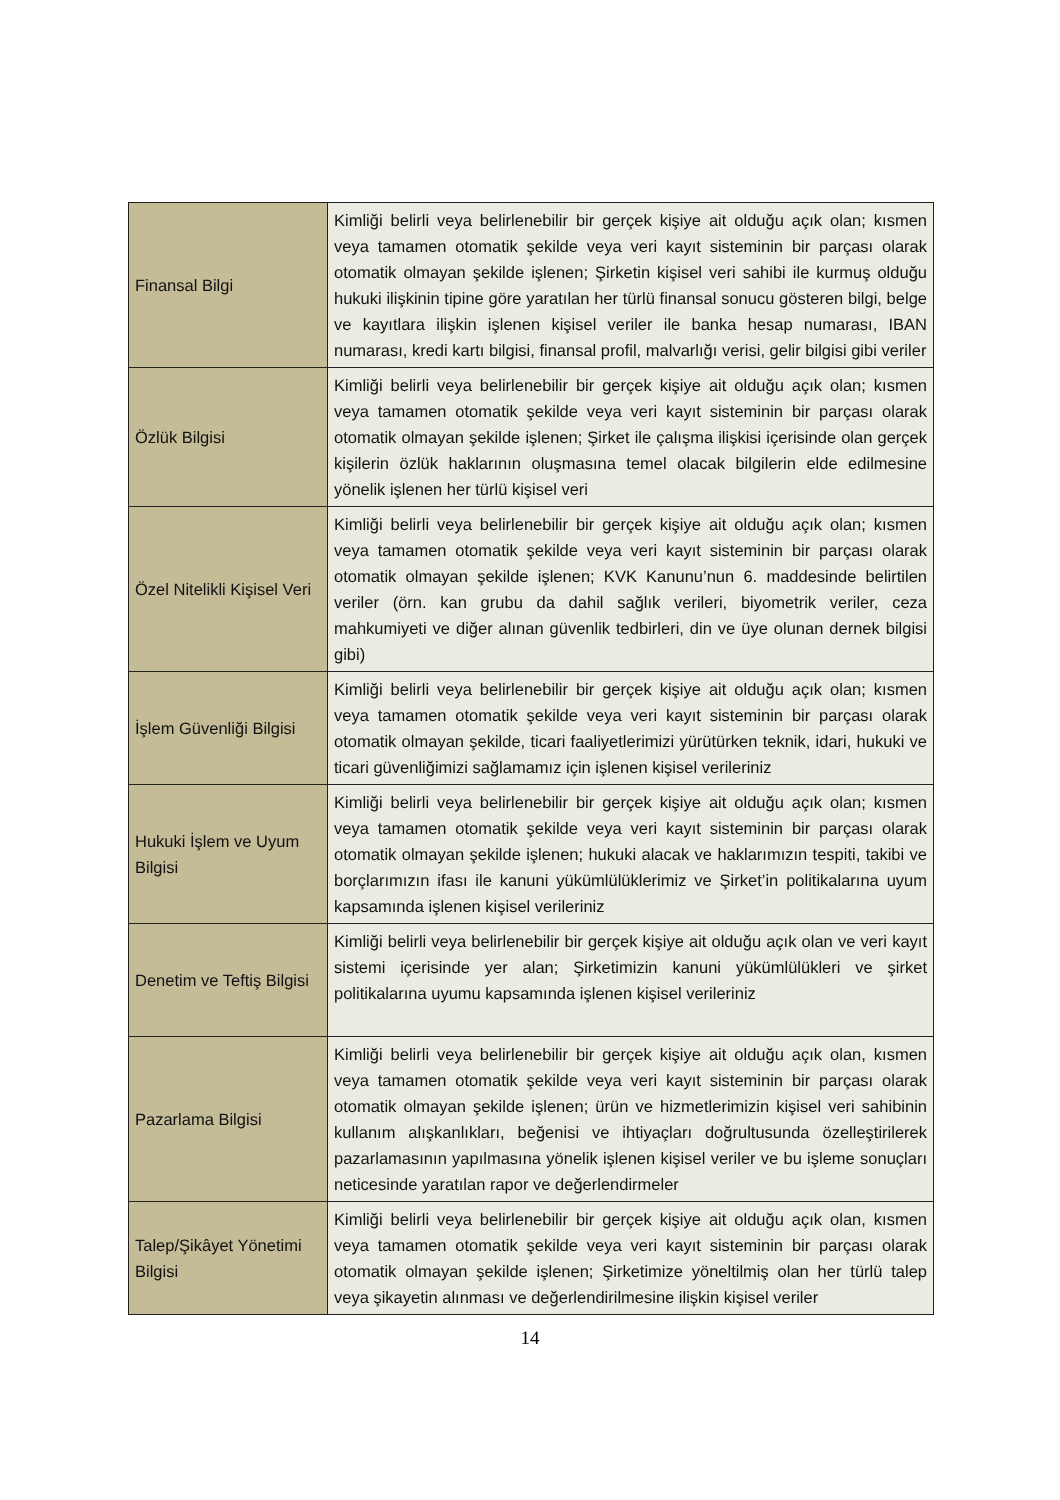| Finansal Bilgi | Kimliği belirli veya belirlenebilir bir gerçek kişiye ait olduğu açık olan; kısmen veya tamamen otomatik şekilde veya veri kayıt sisteminin bir parçası olarak otomatik olmayan şekilde işlenen; Şirketin kişisel veri sahibi ile kurmuş olduğu hukuki ilişkinin tipine göre yaratılan her türlü finansal sonucu gösteren bilgi, belge ve kayıtlara ilişkin işlenen kişisel veriler ile banka hesap numarası, IBAN numarası, kredi kartı bilgisi, finansal profil, malvarlığı verisi, gelir bilgisi gibi veriler |
| Özlük Bilgisi | Kimliği belirli veya belirlenebilir bir gerçek kişiye ait olduğu açık olan; kısmen veya tamamen otomatik şekilde veya veri kayıt sisteminin bir parçası olarak otomatik olmayan şekilde işlenen; Şirket ile çalışma ilişkisi içerisinde olan gerçek kişilerin özlük haklarının oluşmasına temel olacak bilgilerin elde edilmesine yönelik işlenen her türlü kişisel veri |
| Özel Nitelikli Kişisel Veri | Kimliği belirli veya belirlenebilir bir gerçek kişiye ait olduğu açık olan; kısmen veya tamamen otomatik şekilde veya veri kayıt sisteminin bir parçası olarak otomatik olmayan şekilde işlenen; KVK Kanunu’nun 6. maddesinde belirtilen veriler (örn. kan grubu da dahil sağlık verileri, biyometrik veriler, ceza mahkumiyeti ve diğer alınan güvenlik tedbirleri, din ve üye olunan dernek bilgisi gibi) |
| İşlem Güvenliği Bilgisi | Kimliği belirli veya belirlenebilir bir gerçek kişiye ait olduğu açık olan; kısmen veya tamamen otomatik şekilde veya veri kayıt sisteminin bir parçası olarak otomatik olmayan şekilde, ticari faaliyetlerimizi yürütürken teknik, idari, hukuki ve ticari güvenliğimizi sağlamamız için işlenen kişisel verileriniz |
| Hukuki İşlem ve Uyum Bilgisi | Kimliği belirli veya belirlenebilir bir gerçek kişiye ait olduğu açık olan; kısmen veya tamamen otomatik şekilde veya veri kayıt sisteminin bir parçası olarak otomatik olmayan şekilde işlenen; hukuki alacak ve haklarımızın tespiti, takibi ve borçlarımızın ifası ile kanuni yükümlülüklerimiz ve Şirket’in politikalarına uyum kapsamında işlenen kişisel verileriniz |
| Denetim ve Teftiş Bilgisi | Kimliği belirli veya belirlenebilir bir gerçek kişiye ait olduğu açık olan ve veri kayıt sistemi içerisinde yer alan; Şirketimizin kanuni yükümlülükleri ve şirket politikalarına uyumu kapsamında işlenen kişisel verileriniz |
| Pazarlama Bilgisi | Kimliği belirli veya belirlenebilir bir gerçek kişiye ait olduğu açık olan, kısmen veya tamamen otomatik şekilde veya veri kayıt sisteminin bir parçası olarak otomatik olmayan şekilde işlenen; ürün ve hizmetlerimizin kişisel veri sahibinin kullanım alışkanlıkları, beğenisi ve ihtiyaçları doğrultusunda özelleştirilerek pazarlamasının yapılmasına yönelik işlenen kişisel veriler ve bu işleme sonuçları neticesinde yaratılan rapor ve değerlendirmeler |
| Talep/Şikâyet Yönetimi Bilgisi | Kimliği belirli veya belirlenebilir bir gerçek kişiye ait olduğu açık olan, kısmen veya tamamen otomatik şekilde veya veri kayıt sisteminin bir parçası olarak otomatik olmayan şekilde işlenen; Şirketimize yöneltilmiş olan her türlü talep veya şikayetin alınması ve değerlendirilmesine ilişkin kişisel veriler |
14